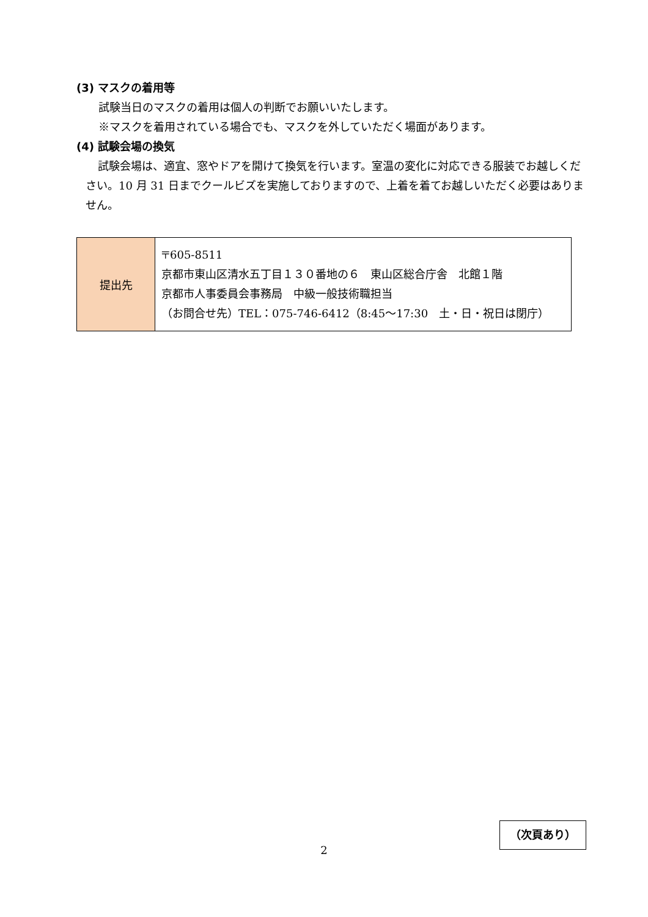(3) マスクの着用等
試験当日のマスクの着用は個人の判断でお願いいたします。
※マスクを着用されている場合でも、マスクを外していただく場面があります。
(4) 試験会場の換気
試験会場は、適宜、窓やドアを開けて換気を行います。室温の変化に対応できる服装でお越しください。10 月 31 日までクールビズを実施しておりますので、上着を着てお越しいただく必要はありません。
| 提出先 | 〒605-8511 京都市東山区清水五丁目１３０番地の６ 東山区総合庁舎 北館１階 京都市人事委員会事務局 中級一般技術職担当 （お問合せ先）TEL：075-746-6412（8:45～17:30 土・日・祝日は閉庁） |
2
（次頁あり）